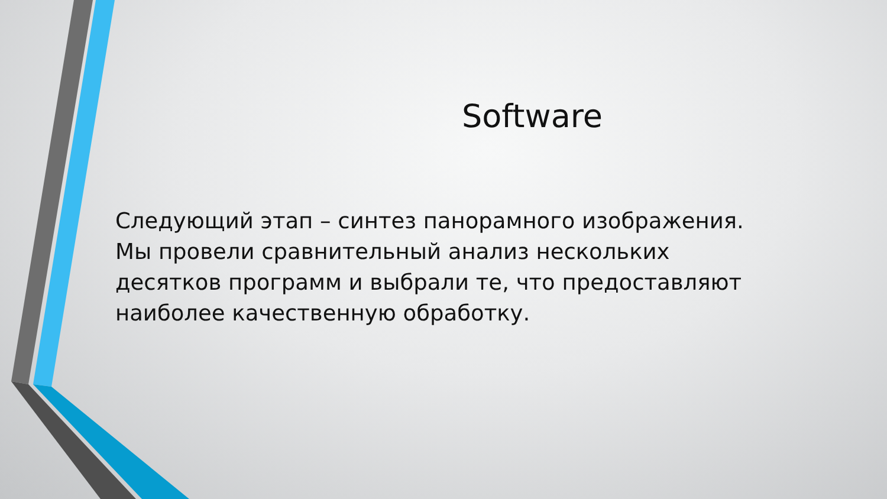Software
Следующий этап – синтез панорамного изображения. Мы провели сравнительный анализ нескольких десятков программ и выбрали те, что предоставляют наиболее качественную обработку.